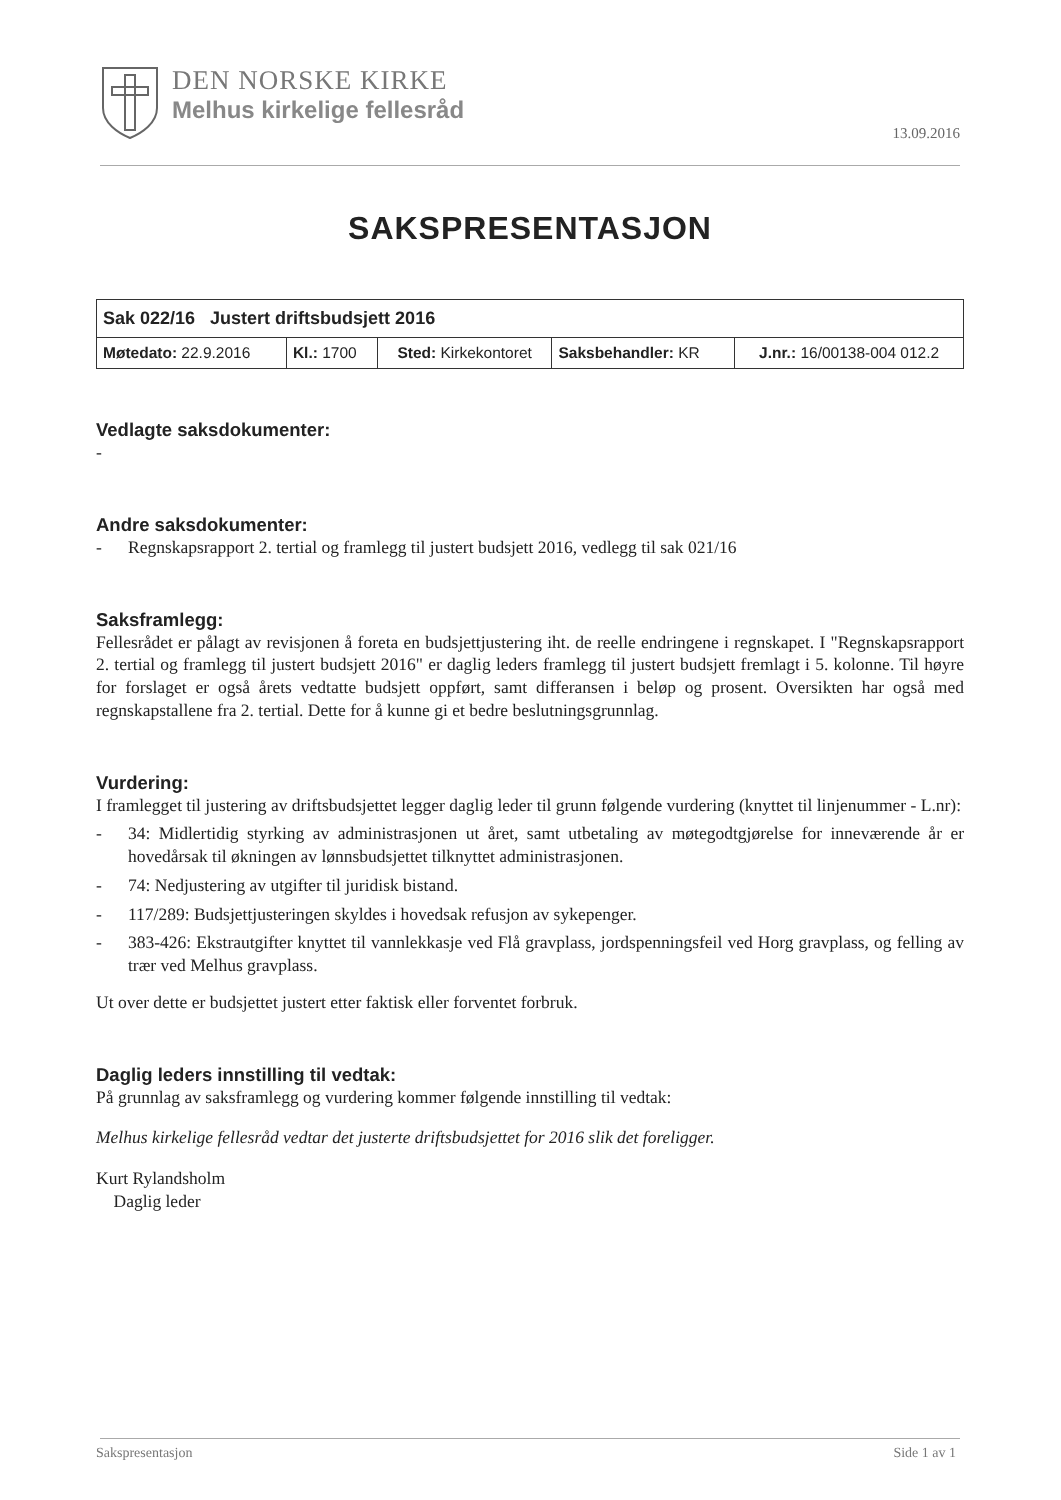DEN NORSKE KIRKE
Melhus kirkelige fellesråd
13.09.2016
SAKSPRESENTASJON
| Sak 022/16 Justert driftsbudsjett 2016 | | | | |
| Møtedato: 22.9.2016 | Kl.: 1700 | Sted: Kirkekontoret | Saksbehandler: KR | J.nr.: 16/00138-004 012.2 |
Vedlagte saksdokumenter:
-
Andre saksdokumenter:
- Regnskapsrapport 2. tertial og framlegg til justert budsjett 2016, vedlegg til sak 021/16
Saksframlegg:
Fellesrådet er pålagt av revisjonen å foreta en budsjettjustering iht. de reelle endringene i regnskapet. I "Regnskapsrapport 2. tertial og framlegg til justert budsjett 2016" er daglig leders framlegg til justert budsjett fremlagt i 5. kolonne. Til høyre for forslaget er også årets vedtatte budsjett oppført, samt differansen i beløp og prosent. Oversikten har også med regnskapstallene fra 2. tertial. Dette for å kunne gi et bedre beslutningsgrunnlag.
Vurdering:
I framlegget til justering av driftsbudsjettet legger daglig leder til grunn følgende vurdering (knyttet til linjenummer - L.nr):
- 34: Midlertidig styrking av administrasjonen ut året, samt utbetaling av møtegodtgjørelse for inneværende år er hovedårsak til økningen av lønnsbudsjettet tilknyttet administrasjonen.
- 74: Nedjustering av utgifter til juridisk bistand.
- 117/289: Budsjettjusteringen skyldes i hovedsak refusjon av sykepenger.
- 383-426: Ekstrautgifter knyttet til vannlekkasje ved Flå gravplass, jordspenningsfeil ved Horg gravplass, og felling av trær ved Melhus gravplass.
Ut over dette er budsjettet justert etter faktisk eller forventet forbruk.
Daglig leders innstilling til vedtak:
På grunnlag av saksframlegg og vurdering kommer følgende innstilling til vedtak:
Melhus kirkelige fellesråd vedtar det justerte driftsbudsjettet for 2016 slik det foreligger.
Kurt Rylandsholm
Daglig leder
Sakspresentasjon Side 1 av 1